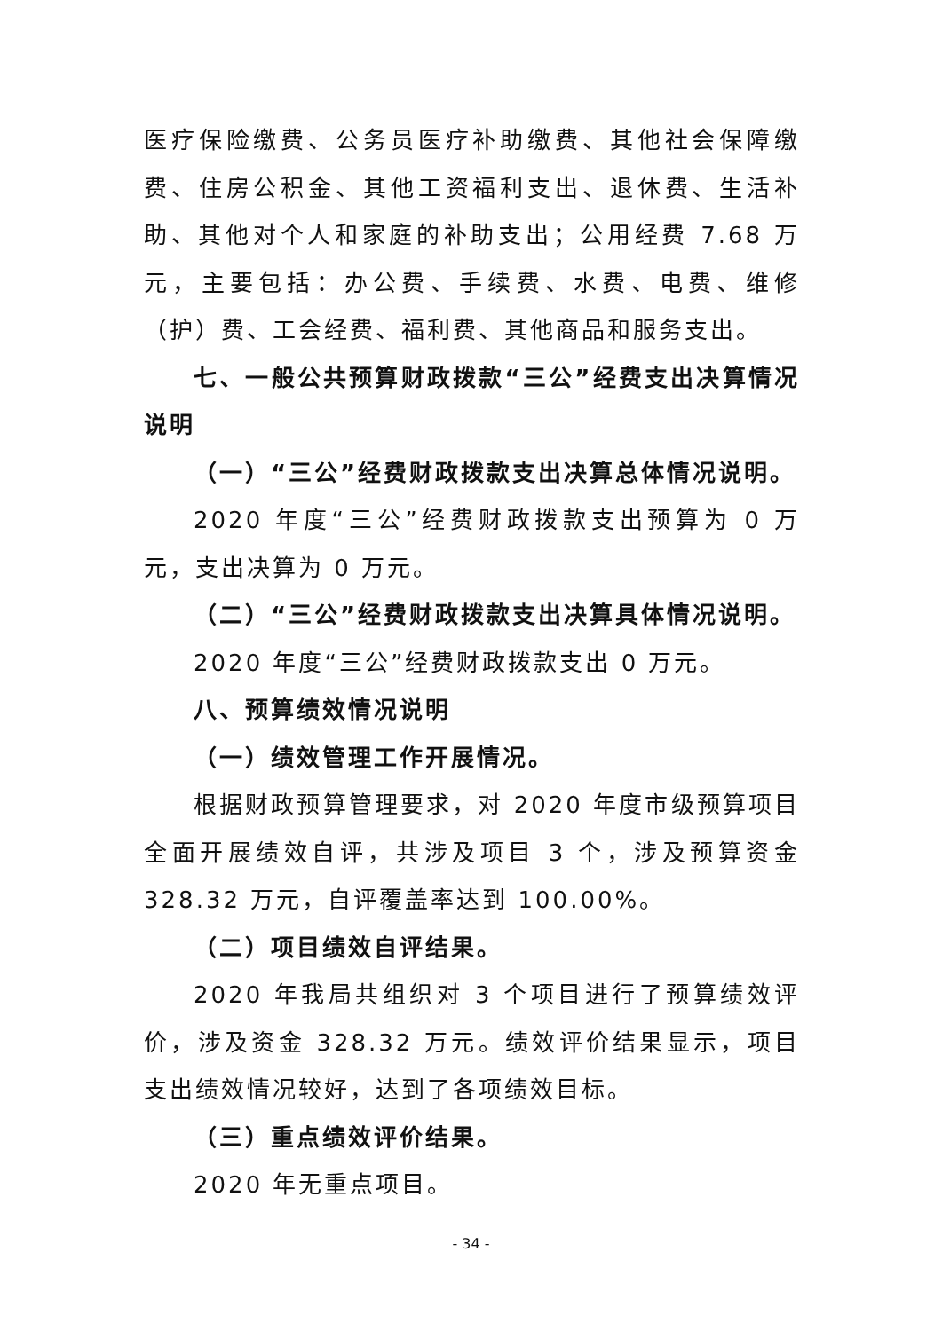医疗保险缴费、公务员医疗补助缴费、其他社会保障缴费、住房公积金、其他工资福利支出、退休费、生活补助、其他对个人和家庭的补助支出；公用经费 7.68 万元，主要包括：办公费、手续费、水费、电费、维修（护）费、工会经费、福利费、其他商品和服务支出。
七、一般公共预算财政拨款“三公”经费支出决算情况说明
（一）“三公”经费财政拨款支出决算总体情况说明。
2020 年度“三公”经费财政拨款支出预算为 0 万元，支出决算为 0 万元。
（二）“三公”经费财政拨款支出决算具体情况说明。
2020 年度“三公”经费财政拨款支出 0 万元。
八、预算绩效情况说明
（一）绩效管理工作开展情况。
根据财政预算管理要求，对 2020 年度市级预算项目全面开展绩效自评，共涉及项目 3 个，涉及预算资金 328.32 万元，自评覆盖率达到 100.00%。
（二）项目绩效自评结果。
2020 年我局共组织对 3 个项目进行了预算绩效评价，涉及资金 328.32 万元。绩效评价结果显示，项目支出绩效情况较好，达到了各项绩效目标。
（三）重点绩效评价结果。
2020 年无重点项目。
- 34 -